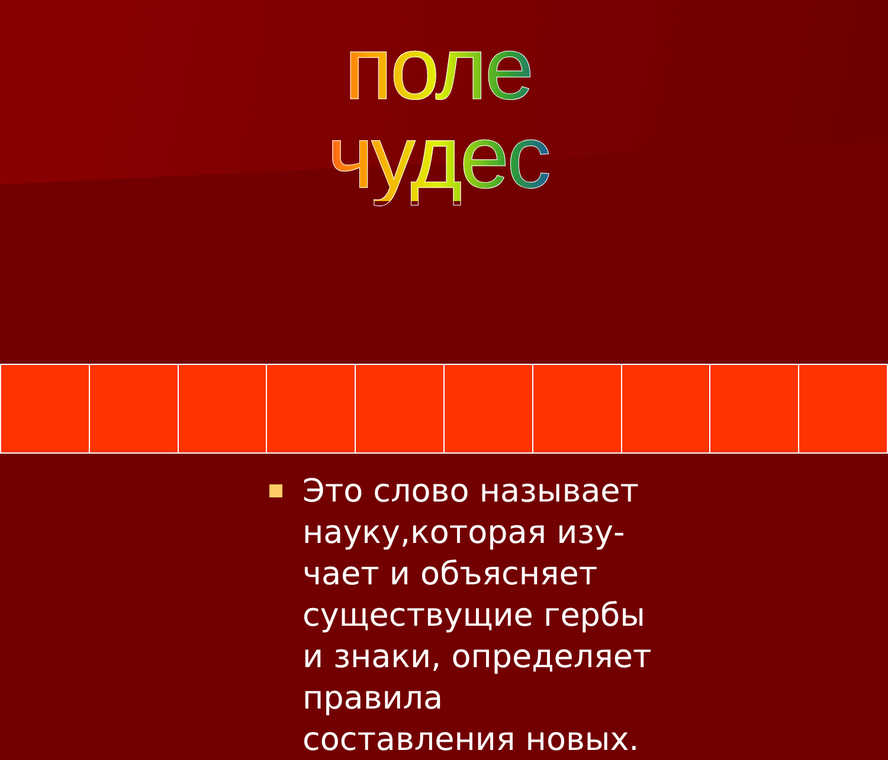поле чудес
Это слово называет науку,которая изу-чает и объясняет существущие гербы и знаки, определяет правила составления новых.